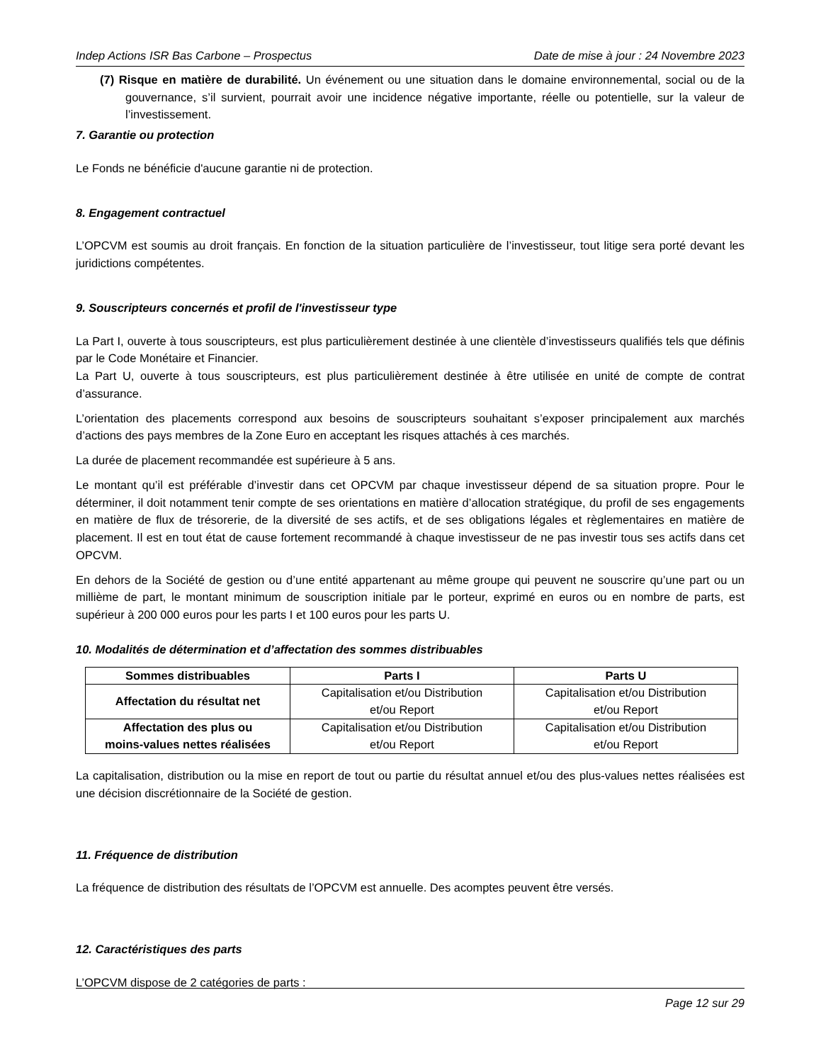Indep Actions ISR Bas Carbone – Prospectus Date de mise à jour : 24 Novembre 2023
(7) Risque en matière de durabilité. Un événement ou une situation dans le domaine environnemental, social ou de la gouvernance, s’il survient, pourrait avoir une incidence négative importante, réelle ou potentielle, sur la valeur de l’investissement.
7. Garantie ou protection
Le Fonds ne bénéficie d'aucune garantie ni de protection.
8. Engagement contractuel
L’OPCVM est soumis au droit français. En fonction de la situation particulière de l’investisseur, tout litige sera porté devant les juridictions compétentes.
9. Souscripteurs concernés et profil de l'investisseur type
La Part I, ouverte à tous souscripteurs, est plus particulièrement destinée à une clientèle d’investisseurs qualifiés tels que définis par le Code Monétaire et Financier.
La Part U, ouverte à tous souscripteurs, est plus particulièrement destinée à être utilisée en unité de compte de contrat d’assurance.
L’orientation des placements correspond aux besoins de souscripteurs souhaitant s’exposer principalement aux marchés d’actions des pays membres de la Zone Euro en acceptant les risques attachés à ces marchés.
La durée de placement recommandée est supérieure à 5 ans.
Le montant qu’il est préférable d’investir dans cet OPCVM par chaque investisseur dépend de sa situation propre. Pour le déterminer, il doit notamment tenir compte de ses orientations en matière d’allocation stratégique, du profil de ses engagements en matière de flux de trésorerie, de la diversité de ses actifs, et de ses obligations légales et règlementaires en matière de placement. Il est en tout état de cause fortement recommandé à chaque investisseur de ne pas investir tous ses actifs dans cet OPCVM.
En dehors de la Société de gestion ou d’une entité appartenant au même groupe qui peuvent ne souscrire qu’une part ou un millième de part, le montant minimum de souscription initiale par le porteur, exprimé en euros ou en nombre de parts, est supérieur à 200 000 euros pour les parts I et 100 euros pour les parts U.
10. Modalités de détermination et d’affectation des sommes distribuables
| Sommes distribuables | Parts I | Parts U |
| --- | --- | --- |
| Affectation du résultat net | Capitalisation et/ou Distribution et/ou Report | Capitalisation et/ou Distribution et/ou Report |
| Affectation des plus ou moins-values nettes réalisées | Capitalisation et/ou Distribution et/ou Report | Capitalisation et/ou Distribution et/ou Report |
La capitalisation, distribution ou la mise en report de tout ou partie du résultat annuel et/ou des plus-values nettes réalisées est une décision discrétionnaire de la Société de gestion.
11. Fréquence de distribution
La fréquence de distribution des résultats de l’OPCVM est annuelle. Des acomptes peuvent être versés.
12. Caractéristiques des parts
L’OPCVM dispose de 2 catégories de parts :
Page 12 sur 29